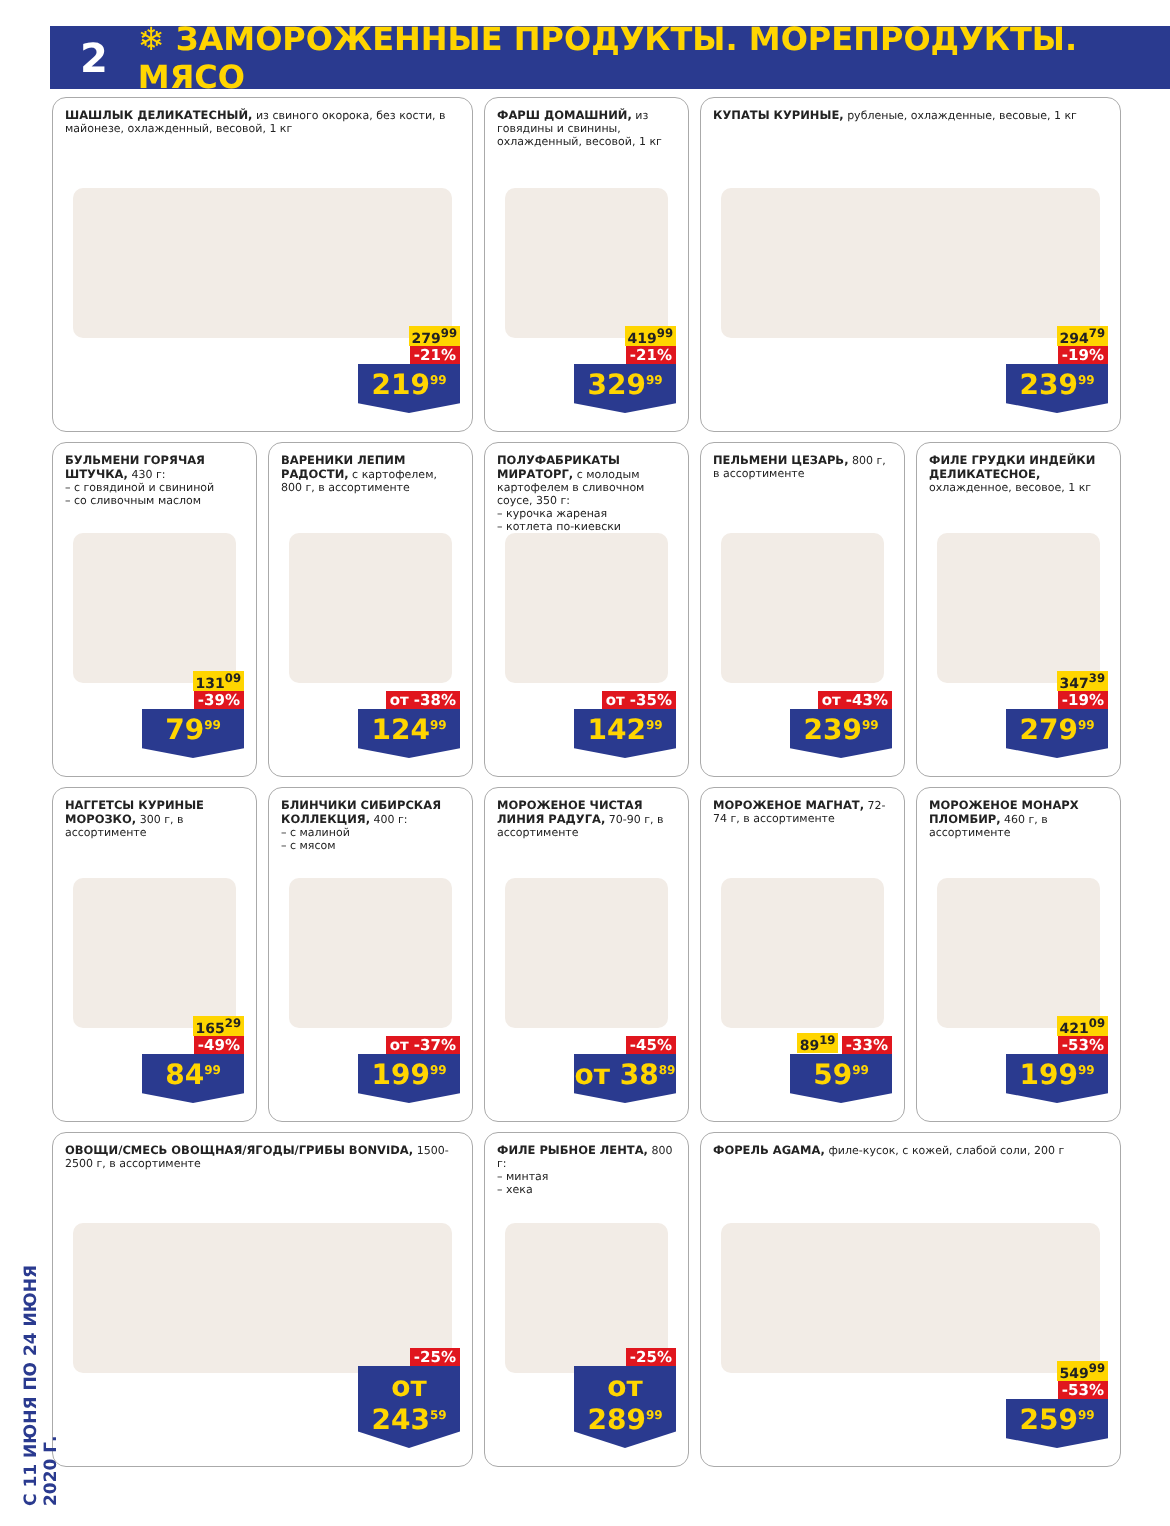2 ❄ ЗАМОРОЖЕННЫЕ ПРОДУКТЫ. МОРЕПРОДУКТЫ. МЯСО
ШАШЛЫК ДЕЛИКАТЕСНЫЙ, из свиного окорока, без кости, в майонезе, охлажденный, весовой, 1 кг
279<sup>99</sup> -21%
219<sup>99</sup>
ФАРШ ДОМАШНИЙ, из говядины и свинины, охлажденный, весовой, 1 кг
419<sup>99</sup> -21%
329<sup>99</sup>
КУПАТЫ КУРИНЫЕ, рубленые, охлажденные, весовые, 1 кг
294<sup>79</sup> -19%
239<sup>99</sup>
БУЛЬМЕНИ ГОРЯЧАЯ ШТУЧКА, 430 г:
– с говядиной и свининой
– со сливочным маслом
131<sup>09</sup> -39%
79<sup>99</sup>
ВАРЕНИКИ ЛЕПИМ РАДОСТИ, с картофелем, 800 г, в ассортименте
от -38%
124<sup>99</sup>
ПОЛУФАБРИКАТЫ МИРАТОРГ, с молодым картофелем в сливочном соусе, 350 г:
– курочка жареная
– котлета по-киевски
от -35%
142<sup>99</sup>
ПЕЛЬМЕНИ ЦЕЗАРЬ, 800 г, в ассортименте
от -43%
239<sup>99</sup>
ФИЛЕ ГРУДКИ ИНДЕЙКИ ДЕЛИКАТЕСНОЕ, охлажденное, весовое, 1 кг
347<sup>39</sup> -19%
279<sup>99</sup>
НАГГЕТСЫ КУРИНЫЕ МОРОЗКО, 300 г, в ассортименте
165<sup>29</sup> -49%
84<sup>99</sup>
БЛИНЧИКИ СИБИРСКАЯ КОЛЛЕКЦИЯ, 400 г:
– с малиной
– с мясом
от -37%
199<sup>99</sup>
МОРОЖЕНОЕ ЧИСТАЯ ЛИНИЯ РАДУГА, 70-90 г, в ассортименте
-45%
от 38<sup>89</sup>
МОРОЖЕНОЕ МАГНАТ, 72-74 г, в ассортименте
89<sup>19</sup> -33%
59<sup>99</sup>
МОРОЖЕНОЕ МОНАРХ ПЛОМБИР, 460 г, в ассортименте
421<sup>09</sup> -53%
199<sup>99</sup>
ОВОЩИ/СМЕСЬ ОВОЩНАЯ/ЯГОДЫ/ГРИБЫ BONVIDA, 1500-2500 г, в ассортименте
-25%
от 243<sup>59</sup>
ФИЛЕ РЫБНОЕ ЛЕНТА, 800 г:
– минтая
– хека
-25%
от 289<sup>99</sup>
ФОРЕЛЬ AGAMA, филе-кусок, с кожей, слабой соли, 200 г
549<sup>99</sup> -53%
259<sup>99</sup>
С 11 ИЮНЯ ПО 24 ИЮНЯ 2020 Г.